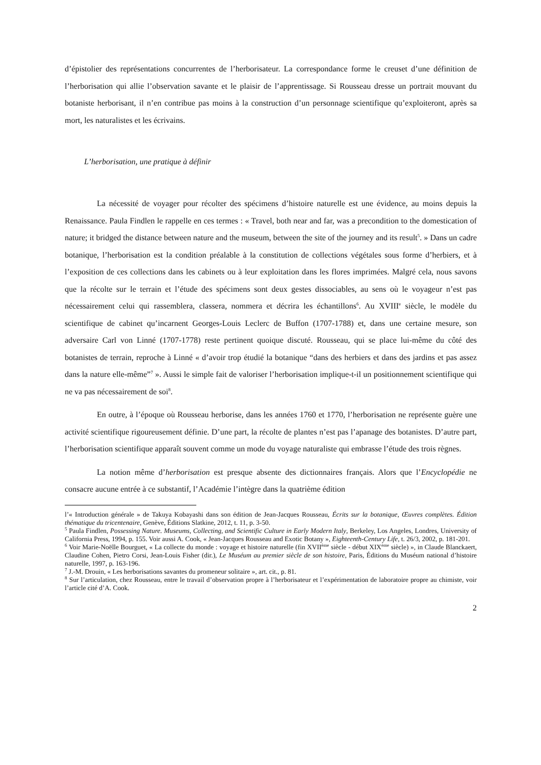d’épistolier des représentations concurrentes de l’herborisateur. La correspondance forme le creuset d’une définition de l’herborisation qui allie l’observation savante et le plaisir de l’apprentissage. Si Rousseau dresse un portrait mouvant du botaniste herborisant, il n’en contribue pas moins à la construction d’un personnage scientifique qu’exploiteront, après sa mort, les naturalistes et les écrivains.
L’herborisation, une pratique à définir
La nécessité de voyager pour récolter des spécimens d’histoire naturelle est une évidence, au moins depuis la Renaissance. Paula Findlen le rappelle en ces termes : « Travel, both near and far, was a precondition to the domestication of nature; it bridged the distance between nature and the museum, between the site of the journey and its result<sup>5</sup>. » Dans un cadre botanique, l’herborisation est la condition préalable à la constitution de collections végétales sous forme d’herbiers, et à l’exposition de ces collections dans les cabinets ou à leur exploitation dans les flores imprimées. Malgré cela, nous savons que la récolte sur le terrain et l’étude des spécimens sont deux gestes dissociables, au sens où le voyageur n’est pas nécessairement celui qui rassemblera, classera, nommera et décrira les échantillons<sup>6</sup>. Au XVIII<sup>e</sup> siècle, le modèle du scientifique de cabinet qu’incarnent Georges-Louis Leclerc de Buffon (1707-1788) et, dans une certaine mesure, son adversaire Carl von Linné (1707-1778) reste pertinent quoique discuté. Rousseau, qui se place lui-même du côté des botanistes de terrain, reproche à Linné « d’avoir trop étudié la botanique “dans des herbiers et dans des jardins et pas assez dans la nature elle-même”<sup>7</sup> ». Aussi le simple fait de valoriser l’herborisation implique-t-il un positionnement scientifique qui ne va pas nécessairement de soi<sup>8</sup>.
En outre, à l’époque où Rousseau herborise, dans les années 1760 et 1770, l’herborisation ne représente guère une activité scientifique rigoureusement définie. D’une part, la récolte de plantes n’est pas l’apanage des botanistes. D’autre part, l’herborisation scientifique apparaît souvent comme un mode du voyage naturaliste qui embrasse l’étude des trois règnes.
La notion même d’herborisation est presque absente des dictionnaires français. Alors que l’Encyclopédie ne consacre aucune entrée à ce substantif, l’Académie l’intègre dans la quatrième édition
l’« Introduction générale » de Takuya Kobayashi dans son édition de Jean-Jacques Rousseau, Écrits sur la botanique, Œuvres complètes. Édition thématique du tricentenaire, Genève, Éditions Slatkine, 2012, t. 11, p. 3-50.
<sup>5</sup> Paula Findlen, Possessing Nature. Museums, Collecting, and Scientific Culture in Early Modern Italy, Berkeley, Los Angeles, Londres, University of California Press, 1994, p. 155. Voir aussi A. Cook, « Jean-Jacques Rousseau and Exotic Botany », Eighteenth-Century Life, t. 26/3, 2002, p. 181-201.
<sup>6</sup> Voir Marie-Noëlle Bourguet, « La collecte du monde : voyage et histoire naturelle (fin XVII<sup>ème</sup> siècle - début XIX<sup>ème</sup> siècle) », in Claude Blanckaert, Claudine Cohen, Pietro Corsi, Jean-Louis Fisher (dir.), Le Muséum au premier siècle de son histoire, Paris, Éditions du Muséum national d’histoire naturelle, 1997, p. 163-196.
<sup>7</sup> J.-M. Drouin, « Les herborisations savantes du promeneur solitaire », art. cit., p. 81.
<sup>8</sup> Sur l’articulation, chez Rousseau, entre le travail d’observation propre à l’herborisateur et l’expérimentation de laboratoire propre au chimiste, voir l’article cité d’A. Cook.
2